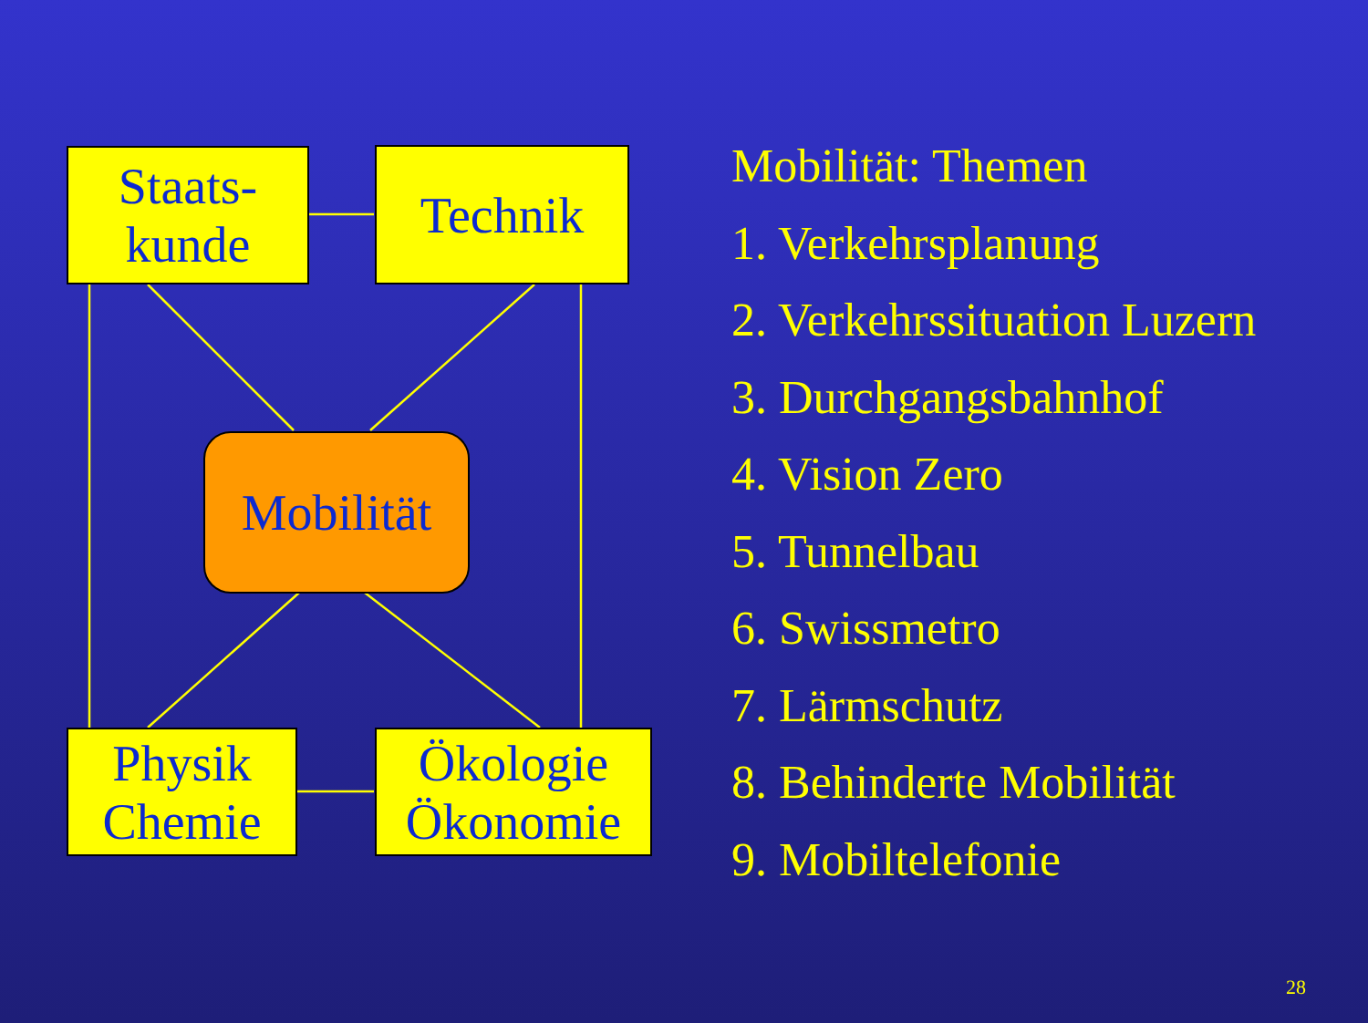Staats-
kunde
Technik
Mobilität
Physik
Chemie
Ökologie
Ökonomie
Mobilität: Themen
1. Verkehrsplanung
2. Verkehrssituation Luzern
3. Durchgangsbahnhof
4. Vision Zero
5. Tunnelbau
6. Swissmetro
7. Lärmschutz
8. Behinderte Mobilität
9. Mobiltelefonie
28